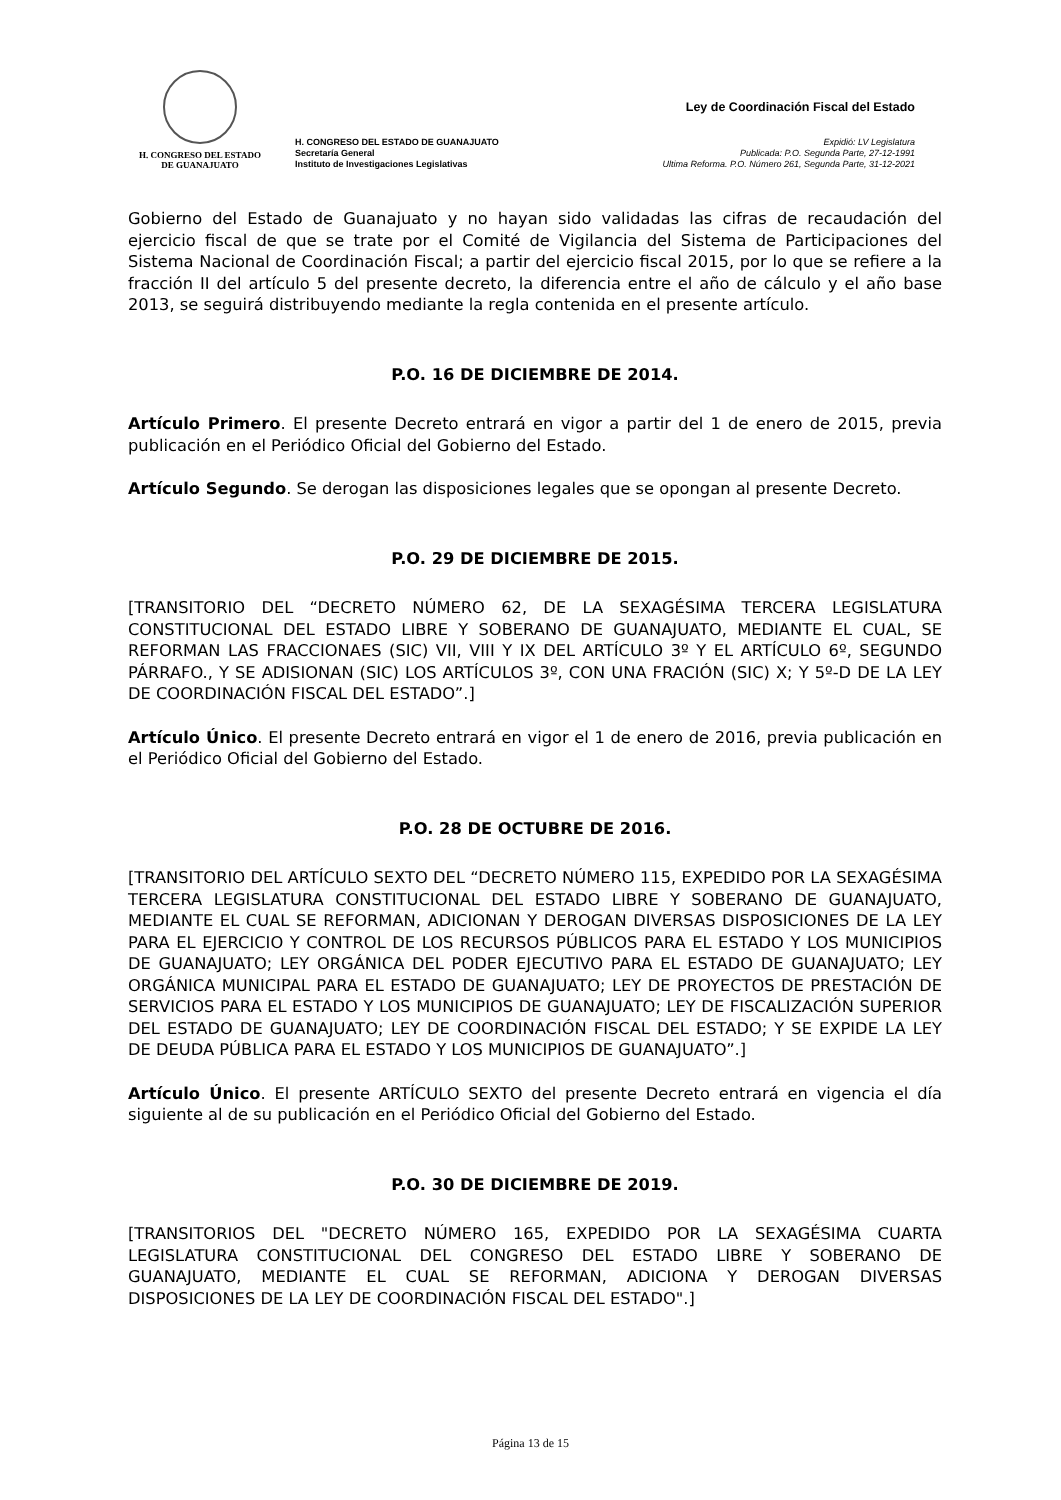H. CONGRESO DEL ESTADO
DE GUANAJUATO
H. CONGRESO DEL ESTADO DE GUANAJUATO
Secretaría General
Instituto de Investigaciones Legislativas
Ley de Coordinación Fiscal del Estado
Expidió: LV Legislatura
Publicada: P.O. Segunda Parte, 27-12-1991
Ultima Reforma. P.O. Número 261, Segunda Parte, 31-12-2021
Gobierno del Estado de Guanajuato y no hayan sido validadas las cifras de recaudación del ejercicio fiscal de que se trate por el Comité de Vigilancia del Sistema de Participaciones del Sistema Nacional de Coordinación Fiscal; a partir del ejercicio fiscal 2015, por lo que se refiere a la fracción II del artículo 5 del presente decreto, la diferencia entre el año de cálculo y el año base 2013, se seguirá distribuyendo mediante la regla contenida en el presente artículo.
P.O. 16 DE DICIEMBRE DE 2014.
Artículo Primero. El presente Decreto entrará en vigor a partir del 1 de enero de 2015, previa publicación en el Periódico Oficial del Gobierno del Estado.
Artículo Segundo. Se derogan las disposiciones legales que se opongan al presente Decreto.
P.O. 29 DE DICIEMBRE DE 2015.
[TRANSITORIO DEL “DECRETO NÚMERO 62, DE LA SEXAGÉSIMA TERCERA LEGISLATURA CONSTITUCIONAL DEL ESTADO LIBRE Y SOBERANO DE GUANAJUATO, MEDIANTE EL CUAL, SE REFORMAN LAS FRACCIONAES (SIC) VII, VIII Y IX DEL ARTÍCULO 3º Y EL ARTÍCULO 6º, SEGUNDO PÁRRAFO., Y SE ADISIONAN (SIC) LOS ARTÍCULOS 3º, CON UNA FRACIÓN (SIC) X; Y 5º-D DE LA LEY DE COORDINACIÓN FISCAL DEL ESTADO”.]
Artículo Único. El presente Decreto entrará en vigor el 1 de enero de 2016, previa publicación en el Periódico Oficial del Gobierno del Estado.
P.O. 28 DE OCTUBRE DE 2016.
[TRANSITORIO DEL ARTÍCULO SEXTO DEL “DECRETO NÚMERO 115, EXPEDIDO POR LA SEXAGÉSIMA TERCERA LEGISLATURA CONSTITUCIONAL DEL ESTADO LIBRE Y SOBERANO DE GUANAJUATO, MEDIANTE EL CUAL SE REFORMAN, ADICIONAN Y DEROGAN DIVERSAS DISPOSICIONES DE LA LEY PARA EL EJERCICIO Y CONTROL DE LOS RECURSOS PÚBLICOS PARA EL ESTADO Y LOS MUNICIPIOS DE GUANAJUATO; LEY ORGÁNICA DEL PODER EJECUTIVO PARA EL ESTADO DE GUANAJUATO; LEY ORGÁNICA MUNICIPAL PARA EL ESTADO DE GUANAJUATO; LEY DE PROYECTOS DE PRESTACIÓN DE SERVICIOS PARA EL ESTADO Y LOS MUNICIPIOS DE GUANAJUATO; LEY DE FISCALIZACIÓN SUPERIOR DEL ESTADO DE GUANAJUATO; LEY DE COORDINACIÓN FISCAL DEL ESTADO; Y SE EXPIDE LA LEY DE DEUDA PÚBLICA PARA EL ESTADO Y LOS MUNICIPIOS DE GUANAJUATO”.]
Artículo Único. El presente ARTÍCULO SEXTO del presente Decreto entrará en vigencia el día siguiente al de su publicación en el Periódico Oficial del Gobierno del Estado.
P.O. 30 DE DICIEMBRE DE 2019.
[TRANSITORIOS DEL "DECRETO NÚMERO 165, EXPEDIDO POR LA SEXAGÉSIMA CUARTA LEGISLATURA CONSTITUCIONAL DEL CONGRESO DEL ESTADO LIBRE Y SOBERANO DE GUANAJUATO, MEDIANTE EL CUAL SE REFORMAN, ADICIONA Y DEROGAN DIVERSAS DISPOSICIONES DE LA LEY DE COORDINACIÓN FISCAL DEL ESTADO".]
Página 13 de 15